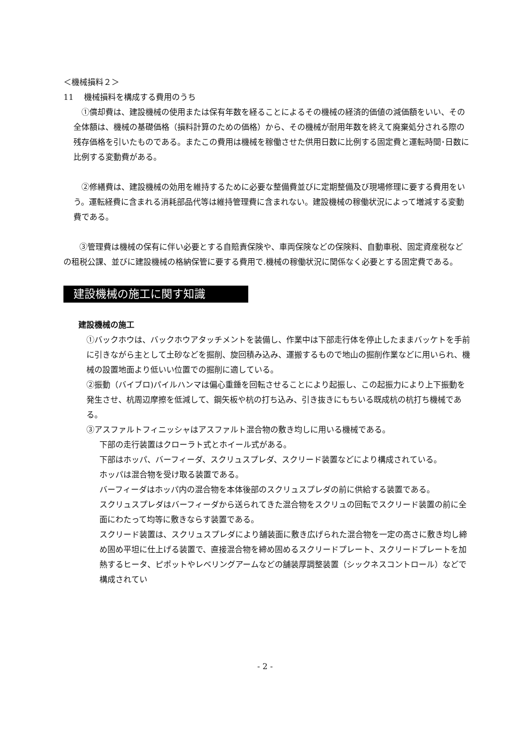＜機械損料２＞
11　 機械損料を構成する費用のうち
　①償却費は、建設機械の使用または保有年数を経ることによるその機械の経済的価値の減価額をいい、その全体額は、機械の基礎価格（損料計算のための価格）から、その機械が耐用年数を終えて廃棄処分される際の残存価格を引いたものである。またこの費用は機械を稼働させた供用日数に比例する固定費と運転時間･日数に比例する変動費がある。
　②修繕費は、建設機械の効用を維持するために必要な整備費並びに定期整備及び現場修理に要する費用をいう。運転経費に含まれる消耗部品代等は維持管理費に含まれない。建設機械の稼働状況によって増減する変動費である。
　　③管理費は機械の保有に伴い必要とする自賠責保険や、車両保険などの保険料、自動車税、固定資産税などの租税公課、並びに建設機械の格納保管に要する費用で.機械の稼働状況に関係なく必要とする固定費である。
建設機械の施工に関す知識
建設機械の施工
①バックホウは、バックホウアタッチメントを装備し、作業中は下部走行体を停止したままバッケトを手前に引きながら主として土砂などを掘削、旋回積み込み、運搬するもので地山の掘削作業などに用いられ、機械の設置地面より低いい位置での掘削に適している。
②振動（バイブロ)パイルハンマは偏心重錘を回転させることにより起振し、この起振力により上下振動を発生させ、杭周辺摩擦を低減して、鋼矢板や杭の打ち込み、引き抜きにもちいる既成杭の杭打ち機械である。
③アスファルトフィニッシャはアスファルト混合物の敷き均しに用いる機械である。
下部の走行装置はクローラト式とホイール式がある。
下部はホッパ、バーフィーダ、スクリュスプレダ、スクリード装置などにより構成されている。
ホッパは混合物を受け取る装置である。
バーフィーダはホッパ内の混合物を本体後部のスクリュスプレダの前に供給する装置である。
スクリュスプレダはバーフィーダから送られてきた混合物をスクリュの回転でスクリード装置の前に全面にわたって均等に敷きならす装置である。
スクリード装置は、スクリュスプレダにより舗装面に敷き広げられた混合物を一定の高さに敷き均し締め固め平坦に仕上げる装置で、直接混合物を締め固めるスクリードプレート、スクリードプレートを加熱するヒータ、ピポットやレベリングアームなどの舗装厚調整装置（シックネスコントロール）などで構成されてい
- 2 -